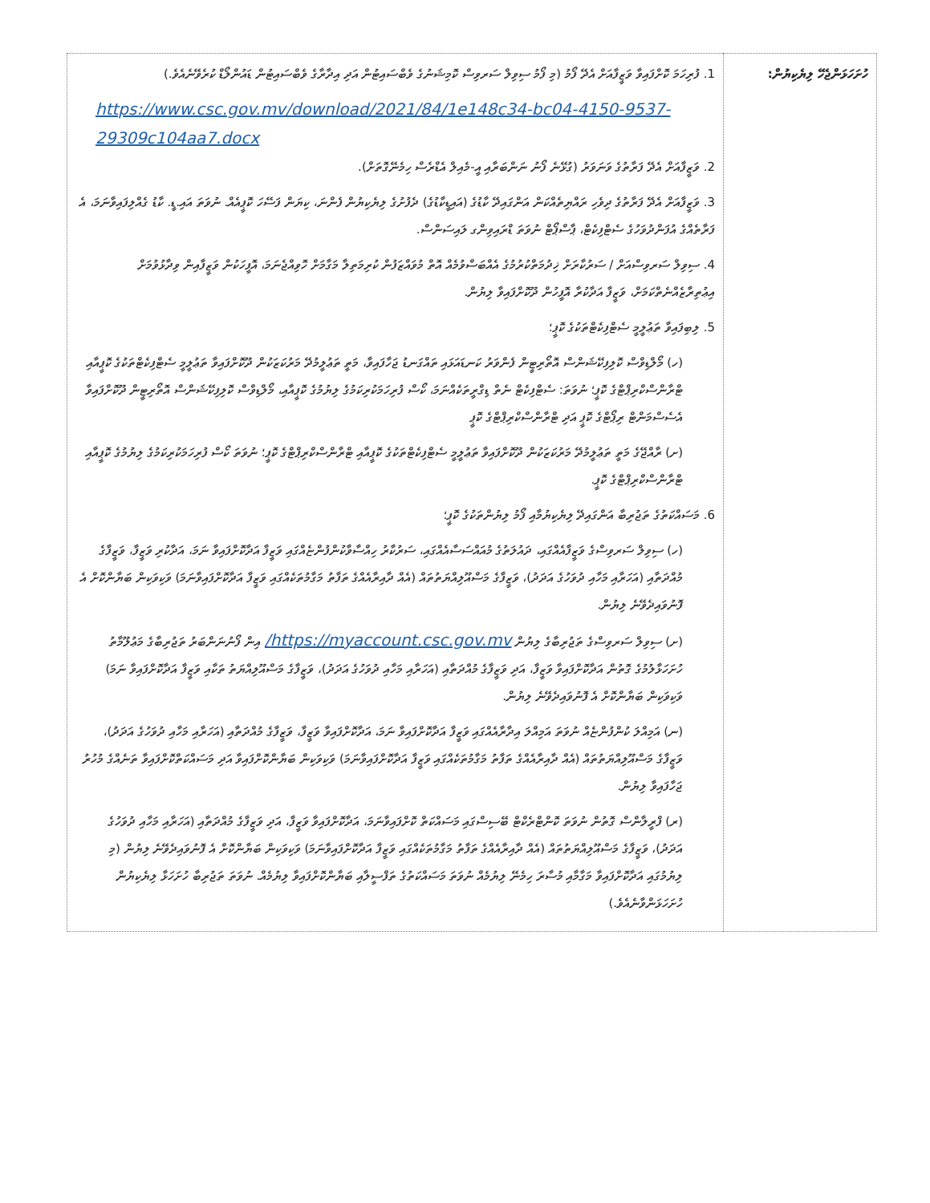| ހުށަހަޅަންޖެހޭ ލިޔެކިޔުން: | 1. ފުރިހަމަ ކޮށްފައިވާ ވަޒީފާއަށް އެދޭ ފޯމު (މި ފޯމު ސިވިލް ސަރވިސް ކޮމިޝަނުގެ ވެބްސައިޓުން އަދި އިދާރާގެ ވެބްސައިޓުން ޑައުންލޯޑް ކުރެވޭނެއެވެ.) https://www.csc.gov.mv/download/2021/84/1e148c34-bc04-4150-9537-29309c104aa7.docx 2. ވަޒީފާއަށް އެދޭ ފަރާތުގެ ވަނަވަރު (ގުޅޭނެ ފޯނު ނަންބަރާއި އީ-މެއިލް އެޑްރެސް ހިމެނޭގޮތަށް). 3. ވަޒީފާއަށް އެދޭ ފަރާތުގެ ދިވެހި ރައްޔިތެއްކަން އަންގައިދޭ ކާޑުގެ (އައިޑީކާޑުގެ) ދެފުށުގެ ލިޔެކިޔުން ފެންނަ، ކިޔަން ފަސޭހަ ކޮޕީއެއް. ނުވަތަ އައި.ޑީ. ކާޑު ގެއްލިފައިވާނަމަ، އެ ފަރާތެއްގެ އުފަންދުވަހުގެ ސެޓްފިކެޓް، ޕާސްޕޯޓް ނުވަތަ ޑްރައިވިންގ ލައިސަންސް. 4. ސިވިލް ސަރވިސްއަށް / ސަރުކާރަށް ޚިދުމަތްކުރުމުގެ އެއްބަސްވުމެއް އޮތް މުވައްޒަފުން ކުރިމަތިލާ މަގާމަށް ހޮވިއްޖެނަމަ، އޮފީހަކުން ވަޒީފާއިން ވިދާޅުވުމަށް އިޢުތިރާޒެއްނެތްކަމަށް، ވަޒީފާ އަދާކުރާ އޮފީހުން ދޫކޮށްފައިވާ ލިޔުން. 5. ލިބިފައިވާ ތަޢުލީމީ ސެޓްފިކެޓްތަކުގެ ކޮޕީ؛ (ހ) މޯލްޑިވްސް ކޮލިފިކޭޝަންސް އޮތޯރިޓީން ފެންވަރު ކަނޑައަޅައި ތައްގަނޑު ޖަހާފައިވާ، މަތީ ތަޢުލީމުދޭ މަރުކަޒަކުން ދޫކޮށްފައިވާ ތަޢުލީމީ ސެޓްފިކެޓްތަކުގެ ކޮޕީއާއި ޓްރާންސްކްރިޕްޓްގެ ކޮޕީ؛ ނުވަތަ: ސެޓްފިކެޓް ނެތް ޑިގްރީތަކެއްނަމަ، ކޯސް ފުރިހަމަކުރިކަމުގެ ލިޔުމުގެ ކޮޕީއާއި، މޯލްޑިވްސް ކޮލިފިކޭޝަންސް އޮތޯރިޓީން ދޫކޮށްފައިވާ އެސެސްމަންޓް ރިޕޯޓްގެ ކޮޕީ އަދި ޓްރާންސްކްރިޕްޓްގެ ކޮޕީ (ށ) ރާއްޖޭގެ މަތީ ތަޢުލީމުދޭ މަރުކަޒަކުން ދޫކޮށްފައިވާ ތަޢުލީމީ ސެޓްފިކެޓްތަކުގެ ކޮޕީއާއި ޓްރާންސްކްރިޕްޓްގެ ކޮޕީ؛ ނުވަތަ ކޯސް ފުރިހަމަކުރިކަމުގެ ލިޔުމުގެ ކޮޕީއާއި ޓްރާންސްކްރިޕްޓްގެ ކޮޕީ. 6. މަސައްކަތުގެ ތަޖުރިބާ އަންގައިދޭ ލިޔެކިޔުމާއި ފޯމު ލިޔުންތަކުގެ ކޮޕީ؛ (ހ) ސިވިލް ސަރވިސްގެ ވަޒީފާއެއްގައި، ދައުލަތުގެ މުއައްސަސާއެއްގައި، ސަރުކާރު ހިއްސާވާކުންފުންޏެއްގައި ވަޒީފާ އަދާކޮށްފައިވާ ނަމަ، އަދާކުރި ވަޒީފާ، ވަޒީފާގެ މުއްދަތާއި (އަހަރާއި މަހާއި ދުވަހުގެ އަދަދު)، ވަޒީފާގެ މަސްއޫލިއްޔަތުތައް (އެއް ދާއިރާއެއްގެ ތަފާތު މަގާމުތަކެއްގައި ވަޒީފާ އަދާކޮށްފައިވާނަމަ) ވަކިވަކިން ބަޔާންކޮށް އެ ފޮނުވައިދެވޭނެ ލިޔުން. (ށ) ސިވިލް ސަރވިސްގެ ތަޖުރިބާގެ ލިޔުން https://myaccount.csc.gov.mv/ އިން ފޯނުނަންބަރު ތަޖުރިބާގެ މަޢުލޫމާތު ހުށަހަޅާލުމުގެ ގޮތުން އަދާކޮށްފައިވާ ވަޒީފާ، އަދި ވަޒީފާގެ މުއްދަތާއި (އަހަރާއި މަހާއި ދުވަހުގެ އަދަދު)، ވަޒީފާގެ މަސްއޫލިއްޔަތު ތަކާއި ވަޒީފާ އަދާކޮށްފައިވާ ނަމަ) ވަކިވަކިން ބަޔާންކޮށް އެ ފޮނުވައިދެވޭނެ ލިޔުން. (ނ) އަމިއްލަ ކުންފުންޏެއް ނުވަތަ އަމިއްލަ އިދާރާއެއްގައި ވަޒީފާ އަދާކޮށްފައިވާ ނަމަ، އަދާކޮށްފައިވާ ވަޒީފާ، ވަޒީފާގެ މުއްދަތާއި (އަހަރާއި މަހާއި ދުވަހުގެ އަދަދު)، ވަޒީފާގެ މަސްއޫލިއްޔަތުތައް (އެއް ދާއިރާއެއްގެ ތަފާތު މަގާމުތަކެއްގައި ވަޒީފާ އަދާކޮށްފައިވާނަމަ) ވަކިވަކިން ބަޔާންކޮށްފައިވާ އަދި މަސައްކަތްކޮށްފައިވާ ތަނެއްގެ މުހުރު ޖަހާފައިވާ ލިޔުން. (ރ) ފްރީލާންސް ގޮތުން ނުވަތަ ކޮންޓްރެކްޓް ބޭސިސްގައި މަސައްކަތް ކޮށްފައިވާނަމަ، އަދާކޮށްފައިވާ ވަޒީފާ، އަދި ވަޒީފާގެ މުއްދަތާއި (އަހަރާއި މަހާއި ދުވަހުގެ އަދަދު)، ވަޒީފާގެ މަސްއޫލިއްޔަތުތައް (އެއް ދާއިރާއެއްގެ ތަފާތު މަގާމުތަކެއްގައި ވަޒީފާ އަދާކޮށްފައިވާނަމަ) ވަކިވަކިން ބަޔާންކޮށް އެ ފޮނުވައިދެވޭނެ ލިޔުން (މި ލިޔުމުގައި އަދާކޮށްފައިވާ މަގާމާއި މުސާރަ ހިމެނޭ ލިޔުމެއް ނުވަތަ މަސައްކަތުގެ ތަފްސީލާއި ބަޔާންކޮށްފައިވާ ލިޔުމެއް. ނުވަތަ ތަޖުރިބާ ހުށަހަޅާ ލިޔެކިޔުން ހުށަހަޅަންވާނެއެވެ.) |